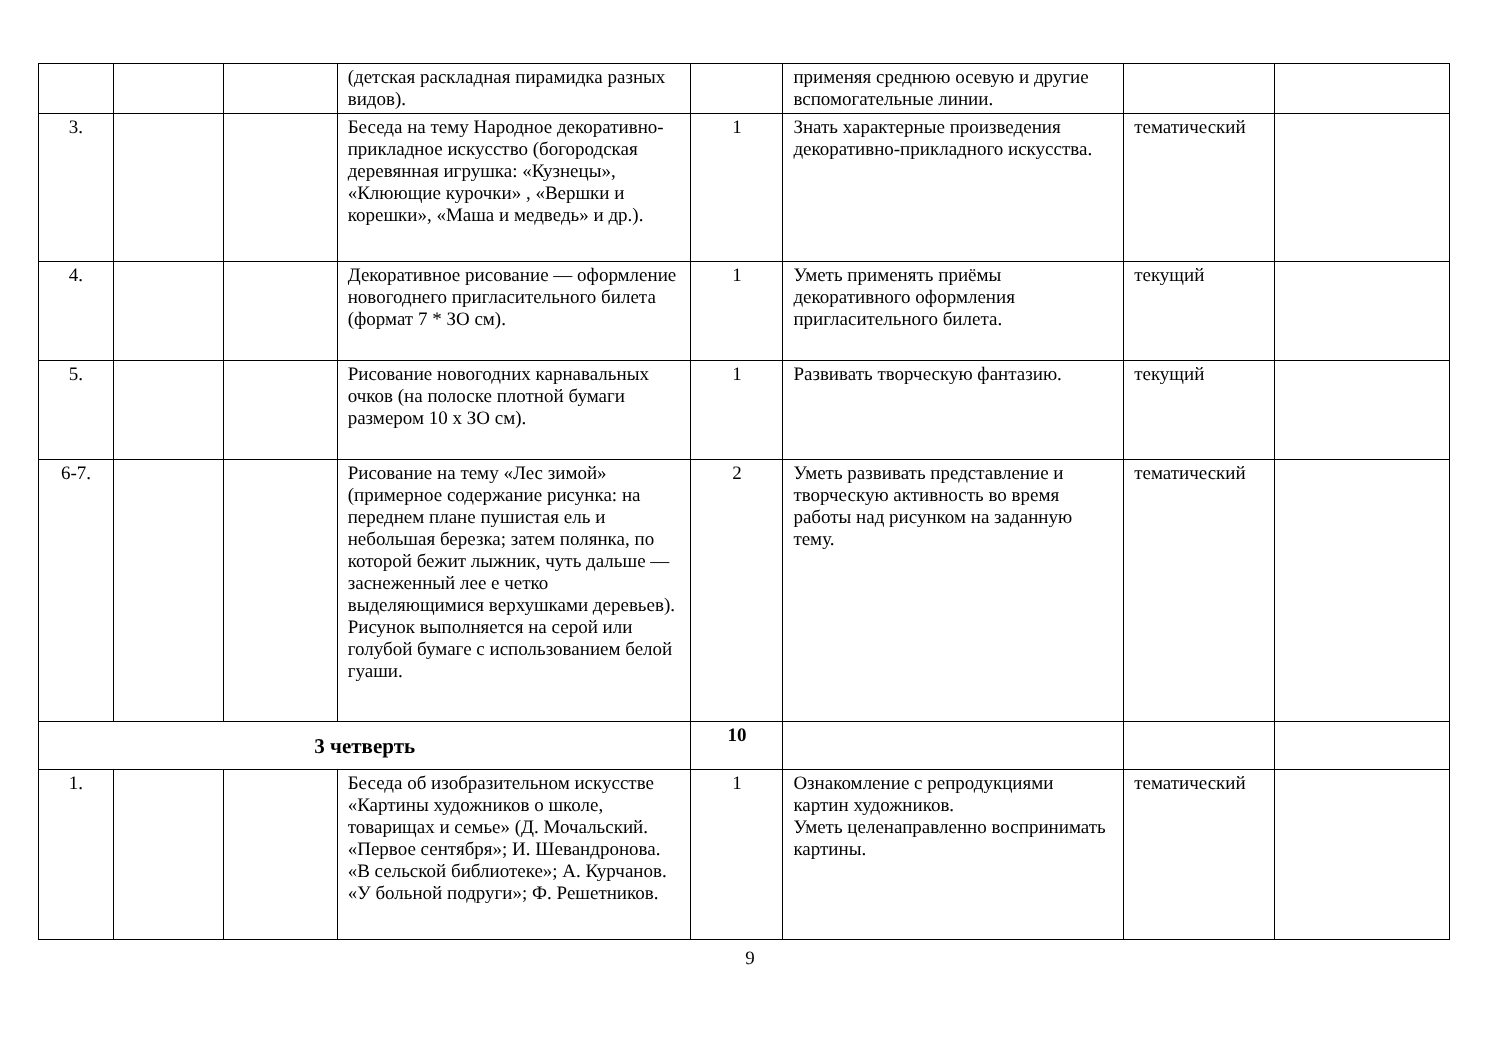| | | | (детская раскладная пирамидка разных видов). | | применяя среднюю осевую и другие вспомогательные линии. | | |
| 3. | | | Беседа на тему Народное декоративно-прикладное искусство (богородская деревянная игрушка: «Кузнецы», «Клюющие курочки» , «Вершки и корешки», «Маша и медведь» и др.). | 1 | Знать характерные произведения декоративно-прикладного искусства. | тематический | |
| 4. | | | Декоративное рисование — оформление новогоднего пригласительного билета (формат 7 * ЗО см). | 1 | Уметь применять приёмы декоративного оформления пригласительного билета. | текущий | |
| 5. | | | Рисование новогодних карнавальных очков (на полоске плотной бумаги размером 10 x ЗО см). | 1 | Развивать творческую фантазию. | текущий | |
| 6-7. | | | Рисование на тему «Лес зимой» (примерное содержание рисунка: на переднем плане пушистая ель и небольшая березка; затем полянка, по которой бежит лыжник, чуть дальше — заснеженный лее е четко выделяющимися верхушками деревьев). Рисунок выполняется на серой или голубой бумаге с использованием белой гуаши. | 2 | Уметь развивать представление и творческую активность во время работы над рисунком на заданную тему. | тематический | |
| 3 четверть | | | | 10 | | | |
| 1. | | | Беседа об изобразительном искусстве «Картины художников о школе, товарищах и семье» (Д. Мочальский. «Первое сентября»; И. Шевандронова. «В сельской библиотеке»; А. Курчанов. «У больной подруги»; Ф. Решетников. | 1 | Ознакомление с репродукциями картин художников. Уметь целенаправленно воспринимать картины. | тематический | |
9